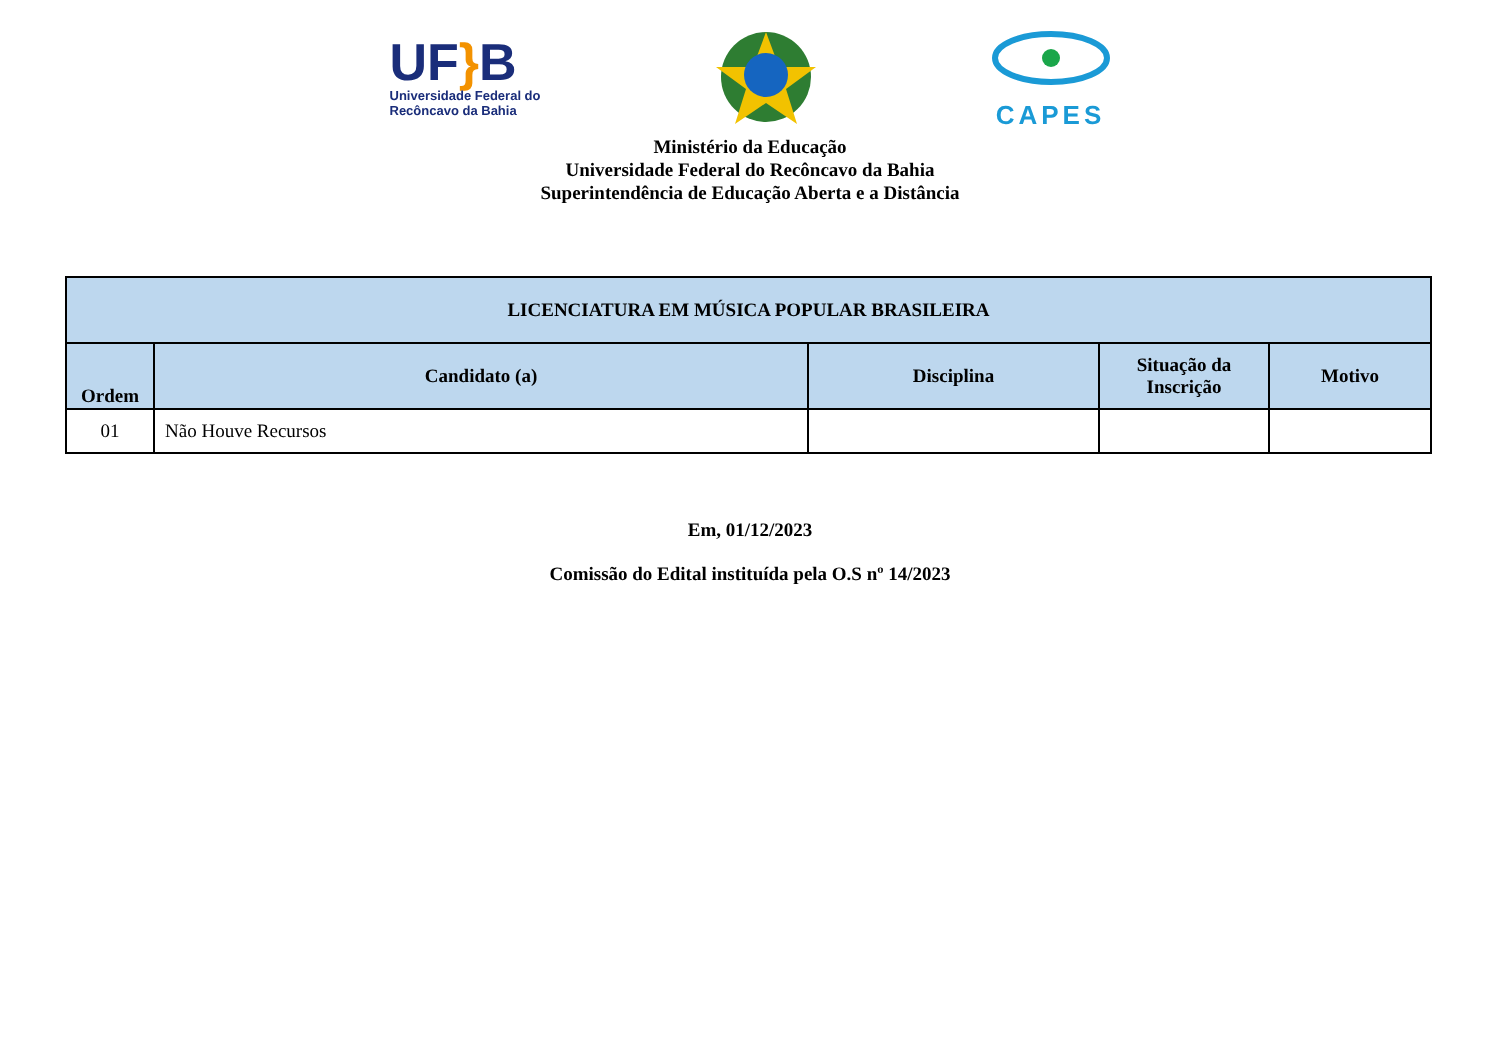UF}B
Universidade Federal do
Recôncavo da Bahia
CAPES
Ministério da Educação
Universidade Federal do Recôncavo da Bahia
Superintendência de Educação Aberta e a Distância
| LICENCIATURA EM MÚSICA POPULAR BRASILEIRA | | | | |
| --- | --- | --- | --- | --- |
| Ordem | Candidato (a) | Disciplina | Situação da Inscrição | Motivo |
| 01 | Não Houve Recursos | | | |
Em, 01/12/2023
Comissão do Edital instituída pela O.S nº 14/2023